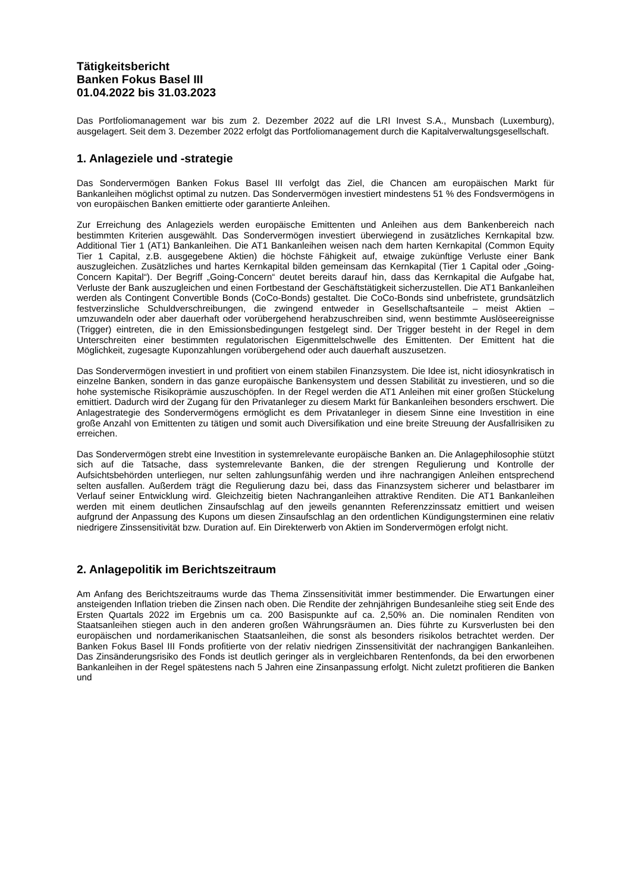Tätigkeitsbericht
Banken Fokus Basel III
01.04.2022 bis 31.03.2023
Das Portfoliomanagement war bis zum 2. Dezember 2022 auf die LRI Invest S.A., Munsbach (Luxemburg), ausgelagert. Seit dem 3. Dezember 2022 erfolgt das Portfoliomanagement durch die Kapitalverwaltungsgesellschaft.
1. Anlageziele und -strategie
Das Sondervermögen Banken Fokus Basel III verfolgt das Ziel, die Chancen am europäischen Markt für Bankanleihen möglichst optimal zu nutzen. Das Sondervermögen investiert mindestens 51 % des Fondsvermögens in von europäischen Banken emittierte oder garantierte Anleihen.
Zur Erreichung des Anlageziels werden europäische Emittenten und Anleihen aus dem Bankenbereich nach bestimmten Kriterien ausgewählt. Das Sondervermögen investiert überwiegend in zusätzliches Kernkapital bzw. Additional Tier 1 (AT1) Bankanleihen. Die AT1 Bankanleihen weisen nach dem harten Kernkapital (Common Equity Tier 1 Capital, z.B. ausgegebene Aktien) die höchste Fähigkeit auf, etwaige zukünftige Verluste einer Bank auszugleichen. Zusätzliches und hartes Kernkapital bilden gemeinsam das Kernkapital (Tier 1 Capital oder „Going-Concern Kapital“). Der Begriff „Going-Concern“ deutet bereits darauf hin, dass das Kernkapital die Aufgabe hat, Verluste der Bank auszugleichen und einen Fortbestand der Geschäftstätigkeit sicherzustellen. Die AT1 Bankanleihen werden als Contingent Convertible Bonds (CoCo-Bonds) gestaltet. Die CoCo-Bonds sind unbefristete, grundsätzlich festverzinsliche Schuldverschreibungen, die zwingend entweder in Gesellschaftsanteile – meist Aktien – umzuwandeln oder aber dauerhaft oder vorübergehend herabzuschreiben sind, wenn bestimmte Auslöseereignisse (Trigger) eintreten, die in den Emissionsbedingungen festgelegt sind. Der Trigger besteht in der Regel in dem Unterschreiten einer bestimmten regulatorischen Eigenmittelschwelle des Emittenten. Der Emittent hat die Möglichkeit, zugesagte Kuponzahlungen vorübergehend oder auch dauerhaft auszusetzen.
Das Sondervermögen investiert in und profitiert von einem stabilen Finanzsystem. Die Idee ist, nicht idiosynkratisch in einzelne Banken, sondern in das ganze europäische Bankensystem und dessen Stabilität zu investieren, und so die hohe systemische Risikoprämie auszuschöpfen. In der Regel werden die AT1 Anleihen mit einer großen Stückelung emittiert. Dadurch wird der Zugang für den Privatanleger zu diesem Markt für Bankanleihen besonders erschwert. Die Anlagestrategie des Sondervermögens ermöglicht es dem Privatanleger in diesem Sinne eine Investition in eine große Anzahl von Emittenten zu tätigen und somit auch Diversifikation und eine breite Streuung der Ausfallrisiken zu erreichen.
Das Sondervermögen strebt eine Investition in systemrelevante europäische Banken an. Die Anlagephilosophie stützt sich auf die Tatsache, dass systemrelevante Banken, die der strengen Regulierung und Kontrolle der Aufsichtsbehörden unterliegen, nur selten zahlungsunfähig werden und ihre nachrangigen Anleihen entsprechend selten ausfallen. Außerdem trägt die Regulierung dazu bei, dass das Finanzsystem sicherer und belastbarer im Verlauf seiner Entwicklung wird. Gleichzeitig bieten Nachranganleihen attraktive Renditen. Die AT1 Bankanleihen werden mit einem deutlichen Zinsaufschlag auf den jeweils genannten Referenzzinssatz emittiert und weisen aufgrund der Anpassung des Kupons um diesen Zinsaufschlag an den ordentlichen Kündigungsterminen eine relativ niedrigere Zinssensitivität bzw. Duration auf. Ein Direkterwerb von Aktien im Sondervermögen erfolgt nicht.
2. Anlagepolitik im Berichtszeitraum
Am Anfang des Berichtszeitraums wurde das Thema Zinssensitivität immer bestimmender. Die Erwartungen einer ansteigenden Inflation trieben die Zinsen nach oben. Die Rendite der zehnjährigen Bundesanleihe stieg seit Ende des Ersten Quartals 2022 im Ergebnis um ca. 200 Basispunkte auf ca. 2,50% an. Die nominalen Renditen von Staatsanleihen stiegen auch in den anderen großen Währungsräumen an. Dies führte zu Kursverlusten bei den europäischen und nordamerikanischen Staatsanleihen, die sonst als besonders risikolos betrachtet werden. Der Banken Fokus Basel III Fonds profitierte von der relativ niedrigen Zinssensitivität der nachrangigen Bankanleihen. Das Zinsänderungsrisiko des Fonds ist deutlich geringer als in vergleichbaren Rentenfonds, da bei den erworbenen Bankanleihen in der Regel spätestens nach 5 Jahren eine Zinsanpassung erfolgt. Nicht zuletzt profitieren die Banken und